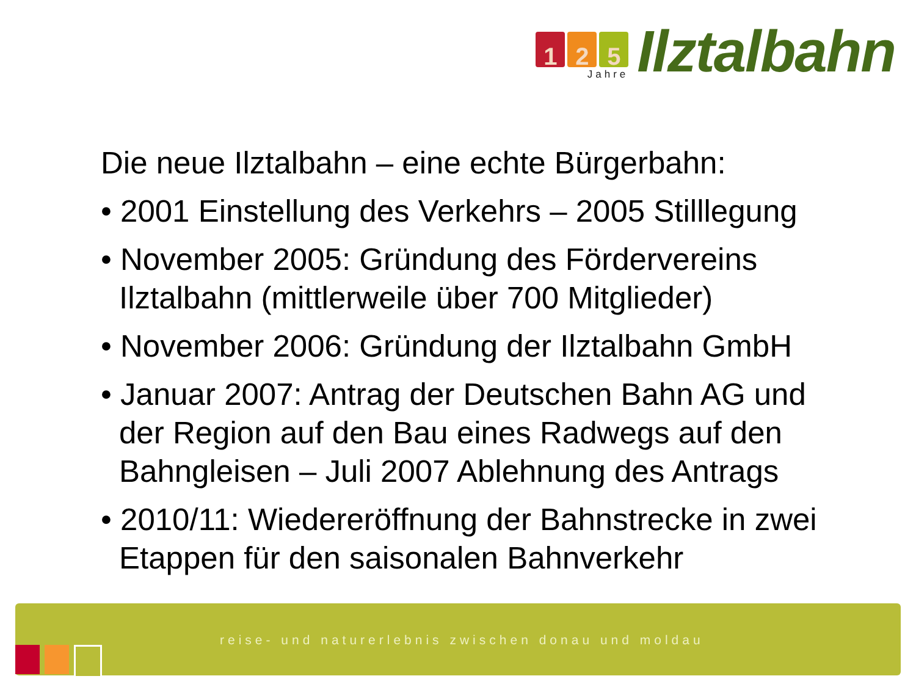1 2 5
Jahre
Ilztalbahn
Die neue Ilztalbahn – eine echte Bürgerbahn:
• 2001 Einstellung des Verkehrs – 2005 Stilllegung
• November 2005: Gründung des Fördervereins Ilztalbahn (mittlerweile über 700 Mitglieder)
• November 2006: Gründung der Ilztalbahn GmbH
• Januar 2007: Antrag der Deutschen Bahn AG und der Region auf den Bau eines Radwegs auf den Bahngleisen – Juli 2007 Ablehnung des Antrags
• 2010/11: Wiedereröffnung der Bahnstrecke in zwei Etappen für den saisonalen Bahnverkehr
reise- und naturerlebnis zwischen donau und moldau